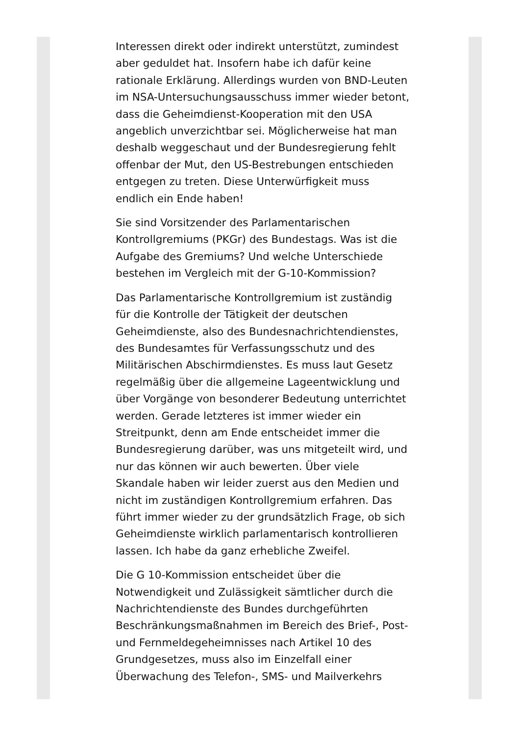Interessen direkt oder indirekt unterstützt, zumindest aber geduldet hat. Insofern habe ich dafür keine rationale Erklärung. Allerdings wurden von BND-Leuten im NSA-Untersuchungsausschuss immer wieder betont, dass die Geheimdienst-Kooperation mit den USA angeblich unverzichtbar sei. Möglicherweise hat man deshalb weggeschaut und der Bundesregierung fehlt offenbar der Mut, den US-Bestrebungen entschieden entgegen zu treten. Diese Unterwürfigkeit muss endlich ein Ende haben!
Sie sind Vorsitzender des Parlamentarischen Kontrollgremiums (PKGr) des Bundestags. Was ist die Aufgabe des Gremiums? Und welche Unterschiede bestehen im Vergleich mit der G-10-Kommission?
Das Parlamentarische Kontrollgremium ist zuständig für die Kontrolle der Tätigkeit der deutschen Geheimdienste, also des Bundesnachrichtendienstes, des Bundesamtes für Verfassungsschutz und des Militärischen Abschirmdienstes. Es muss laut Gesetz regelmäßig über die allgemeine Lageentwicklung und über Vorgänge von besonderer Bedeutung unterrichtet werden. Gerade letzteres ist immer wieder ein Streitpunkt, denn am Ende entscheidet immer die Bundesregierung darüber, was uns mitgeteilt wird, und nur das können wir auch bewerten. Über viele Skandale haben wir leider zuerst aus den Medien und nicht im zuständigen Kontrollgremium erfahren. Das führt immer wieder zu der grundsätzlich Frage, ob sich Geheimdienste wirklich parlamentarisch kontrollieren lassen. Ich habe da ganz erhebliche Zweifel.
Die G 10-Kommission entscheidet über die Notwendigkeit und Zulässigkeit sämtlicher durch die Nachrichtendienste des Bundes durchgeführten Beschränkungsmaßnahmen im Bereich des Brief-, Post- und Fernmeldegeheimnisses nach Artikel 10 des Grundgesetzes, muss also im Einzelfall einer Überwachung des Telefon-, SMS- und Mailverkehrs